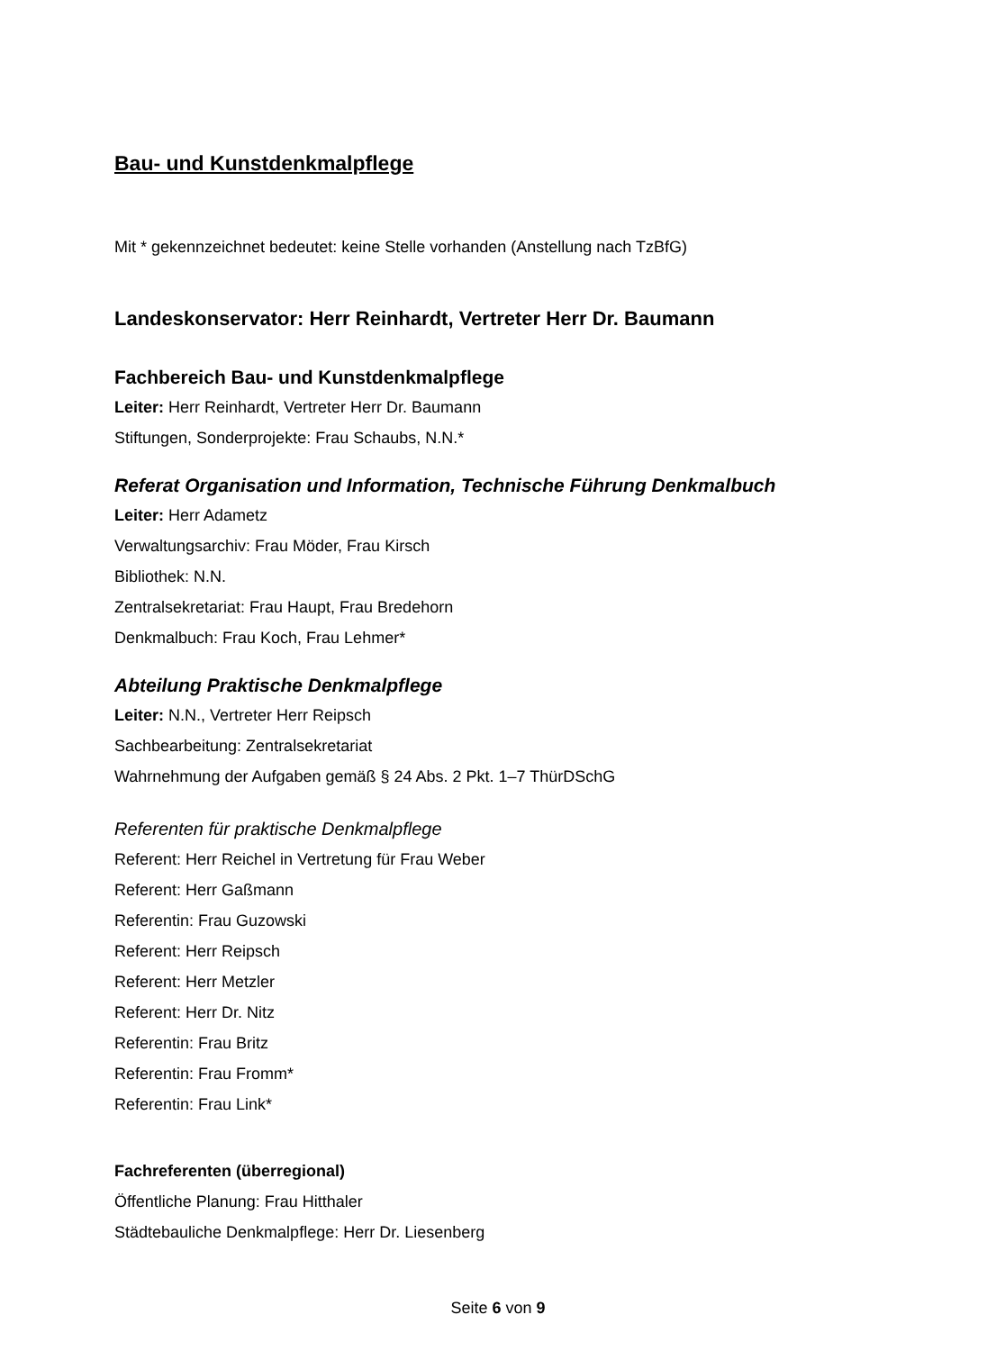Bau- und Kunstdenkmalpflege
Mit * gekennzeichnet bedeutet: keine Stelle vorhanden (Anstellung nach TzBfG)
Landeskonservator: Herr Reinhardt, Vertreter Herr Dr. Baumann
Fachbereich Bau- und Kunstdenkmalpflege
Leiter: Herr Reinhardt, Vertreter Herr Dr. Baumann
Stiftungen, Sonderprojekte: Frau Schaubs, N.N.*
Referat Organisation und Information, Technische Führung Denkmalbuch
Leiter: Herr Adametz
Verwaltungsarchiv: Frau Möder, Frau Kirsch
Bibliothek: N.N.
Zentralsekretariat: Frau Haupt, Frau Bredehorn
Denkmalbuch: Frau Koch, Frau Lehmer*
Abteilung Praktische Denkmalpflege
Leiter: N.N., Vertreter Herr Reipsch
Sachbearbeitung: Zentralsekretariat
Wahrnehmung der Aufgaben gemäß § 24 Abs. 2 Pkt. 1–7 ThürDSchG
Referenten für praktische Denkmalpflege
Referent: Herr Reichel in Vertretung für Frau Weber
Referent: Herr Gaßmann
Referentin: Frau Guzowski
Referent: Herr Reipsch
Referent: Herr Metzler
Referent: Herr Dr. Nitz
Referentin: Frau Britz
Referentin: Frau Fromm*
Referentin: Frau Link*
Fachreferenten (überregional)
Öffentliche Planung: Frau Hitthaler
Städtebauliche Denkmalpflege: Herr Dr. Liesenberg
Seite 6 von 9